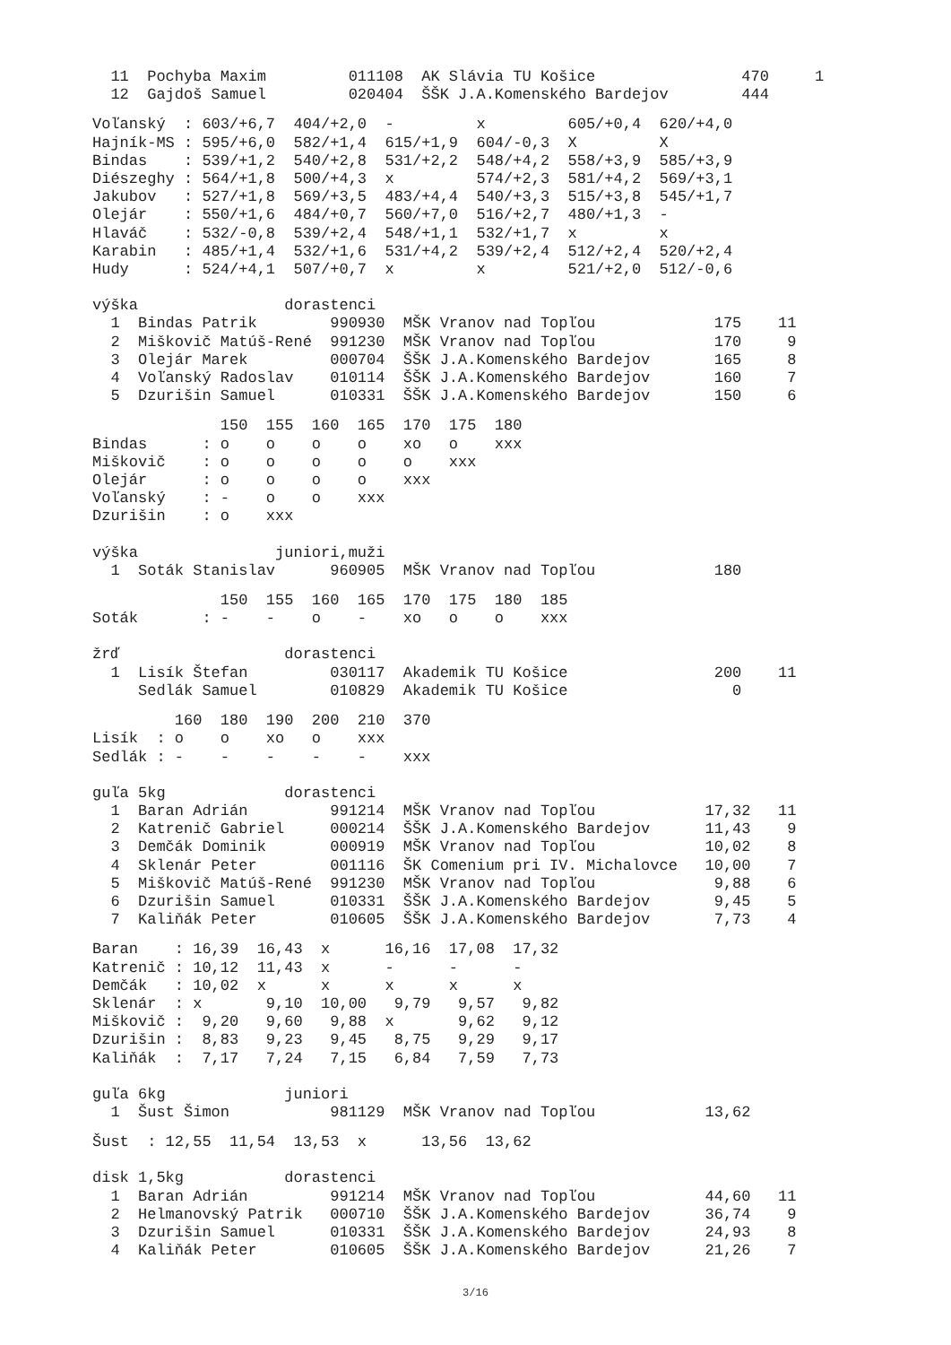11  Pochyba Maxim         011108  AK Slávia TU Košice                470     1
  12  Gajdoš Samuel         020404  ŠŠK J.A.Komenského Bardejov        444
Voľanský  : 603/+6,7  404/+2,0  -         x         605/+0,4  620/+4,0
Hajník-MS : 595/+6,0  582/+1,4  615/+1,9  604/-0,3  X         X
Bindas    : 539/+1,2  540/+2,8  531/+2,2  548/+4,2  558/+3,9  585/+3,9
Diészeghy : 564/+1,8  500/+4,3  x         574/+2,3  581/+4,2  569/+3,1
Jakubov   : 527/+1,8  569/+3,5  483/+4,4  540/+3,3  515/+3,8  545/+1,7
Olejár    : 550/+1,6  484/+0,7  560/+7,0  516/+2,7  480/+1,3  -
Hlaváč    : 532/-0,8  539/+2,4  548/+1,1  532/+1,7  x         x
Karabin   : 485/+1,4  532/+1,6  531/+4,2  539/+2,4  512/+2,4  520/+2,4
Hudy      : 524/+4,1  507/+0,7  x         x         521/+2,0  512/-0,6
výška                dorastenci
  1  Bindas Patrik        990930  MŠK Vranov nad Topľou             175    11
  2  Miškovič Matúš-René  991230  MŠK Vranov nad Topľou             170     9
  3  Olejár Marek         000704  ŠŠK J.A.Komenského Bardejov       165     8
  4  Voľanský Radoslav    010114  ŠŠK J.A.Komenského Bardejov       160     7
  5  Dzurišin Samuel      010331  ŠŠK J.A.Komenského Bardejov       150     6
              150  155  160  165  170  175  180
Bindas      : o    o    o    o    xo   o    xxx
Miškovič    : o    o    o    o    o    xxx
Olejár      : o    o    o    o    xxx
Voľanský    : -    o    o    xxx
Dzurišin    : o    xxx
výška               juniori,muži
  1  Soták Stanislav      960905  MŠK Vranov nad Topľou             180
              150  155  160  165  170  175  180  185
Soták       : -    -    o    -    xo   o    o    xxx
žrď                  dorastenci
  1  Lisík Štefan         030117  Akademik TU Košice                200    11
     Sedlák Samuel        010829  Akademik TU Košice                  0
         160  180  190  200  210  370
Lisík  : o    o    xo   o    xxx
Sedlák : -    -    -    -    -    xxx
guľa 5kg             dorastenci
  1  Baran Adrián         991214  MŠK Vranov nad Topľou            17,32   11
  2  Katrenič Gabriel     000214  ŠŠK J.A.Komenského Bardejov      11,43    9
  3  Demčák Dominik       000919  MŠK Vranov nad Topľou            10,02    8
  4  Sklenár Peter        001116  ŠK Comenium pri IV. Michalovce   10,00    7
  5  Miškovič Matúš-René  991230  MŠK Vranov nad Topľou             9,88    6
  6  Dzurišin Samuel      010331  ŠŠK J.A.Komenského Bardejov       9,45    5
  7  Kaliňák Peter        010605  ŠŠK J.A.Komenského Bardejov       7,73    4
Baran    : 16,39  16,43  x      16,16  17,08  17,32
Katrenič : 10,12  11,43  x      -      -      -
Demčák   : 10,02  x      x      x      x      x
Sklenár  : x       9,10  10,00   9,79   9,57   9,82
Miškovič :  9,20   9,60   9,88  x       9,62   9,12
Dzurišin :  8,83   9,23   9,45   8,75   9,29   9,17
Kaliňák  :  7,17   7,24   7,15   6,84   7,59   7,73
guľa 6kg             juniori
  1  Šust Šimon           981129  MŠK Vranov nad Topľou            13,62
Šust  : 12,55  11,54  13,53  x      13,56  13,62
disk 1,5kg           dorastenci
  1  Baran Adrián         991214  MŠK Vranov nad Topľou            44,60   11
  2  Helmanovský Patrik   000710  ŠŠK J.A.Komenského Bardejov      36,74    9
  3  Dzurišin Samuel      010331  ŠŠK J.A.Komenského Bardejov      24,93    8
  4  Kaliňák Peter        010605  ŠŠK J.A.Komenského Bardejov      21,26    7
3/16